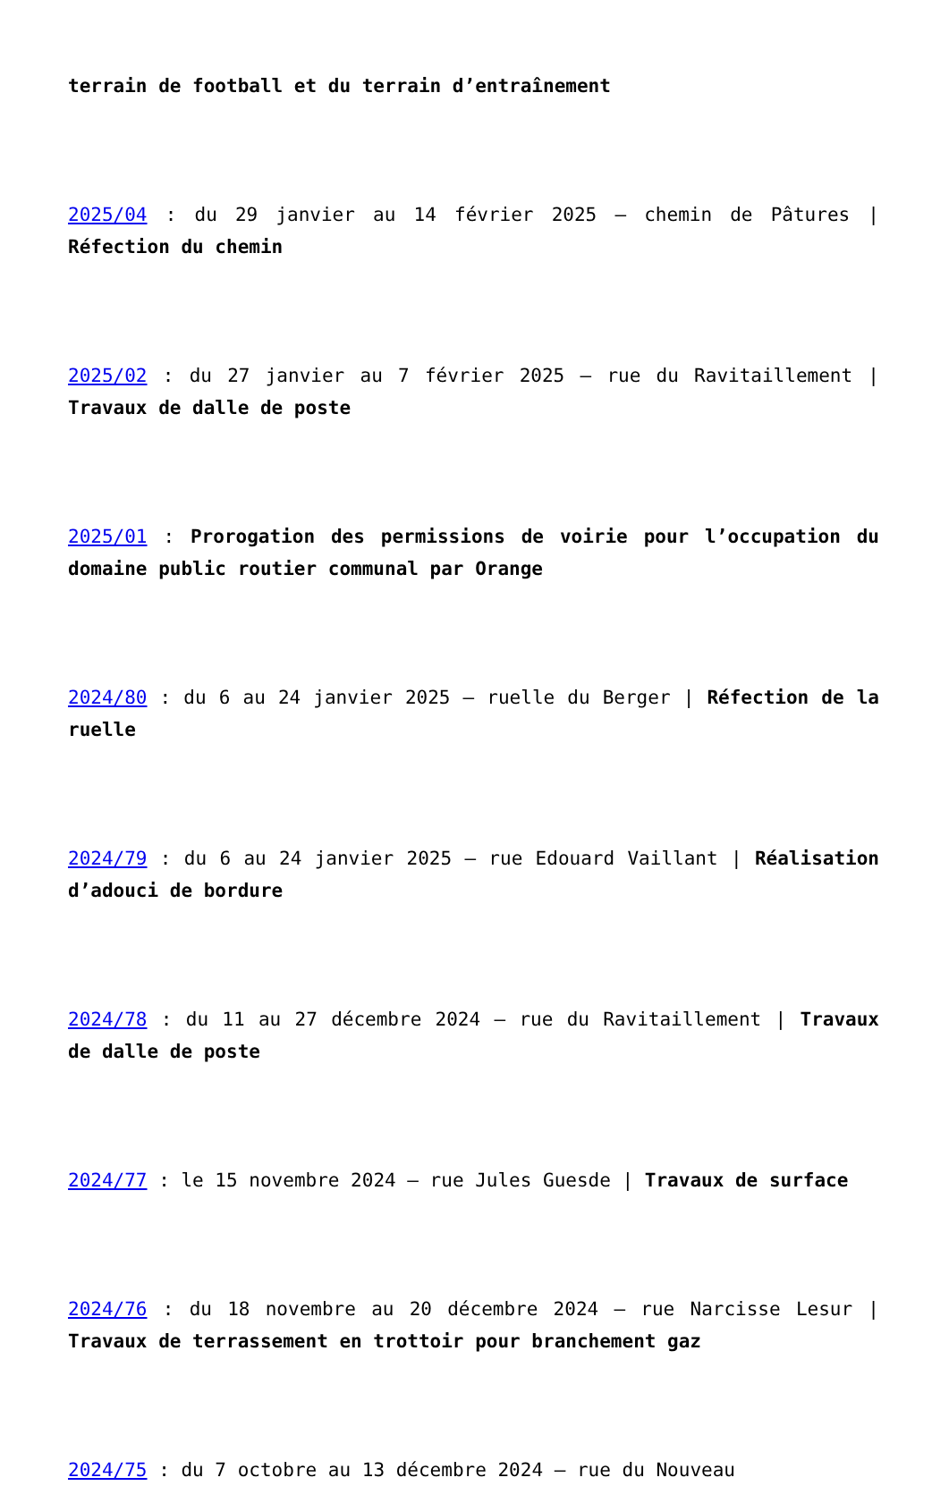terrain de football et du terrain d’entraînement
2025/04 : du 29 janvier au 14 février 2025 – chemin de Pâtures | Réfection du chemin
2025/02 : du 27 janvier au 7 février 2025 – rue du Ravitaillement | Travaux de dalle de poste
2025/01 : Prorogation des permissions de voirie pour l’occupation du domaine public routier communal par Orange
2024/80 : du 6 au 24 janvier 2025 – ruelle du Berger | Réfection de la ruelle
2024/79 : du 6 au 24 janvier 2025 – rue Edouard Vaillant | Réalisation d’adouci de bordure
2024/78 : du 11 au 27 décembre 2024 – rue du Ravitaillement | Travaux de dalle de poste
2024/77 : le 15 novembre 2024 – rue Jules Guesde | Travaux de surface
2024/76 : du 18 novembre au 20 décembre 2024 – rue Narcisse Lesur | Travaux de terrassement en trottoir pour branchement gaz
2024/75 : du 7 octobre au 13 décembre 2024 – rue du Nouveau